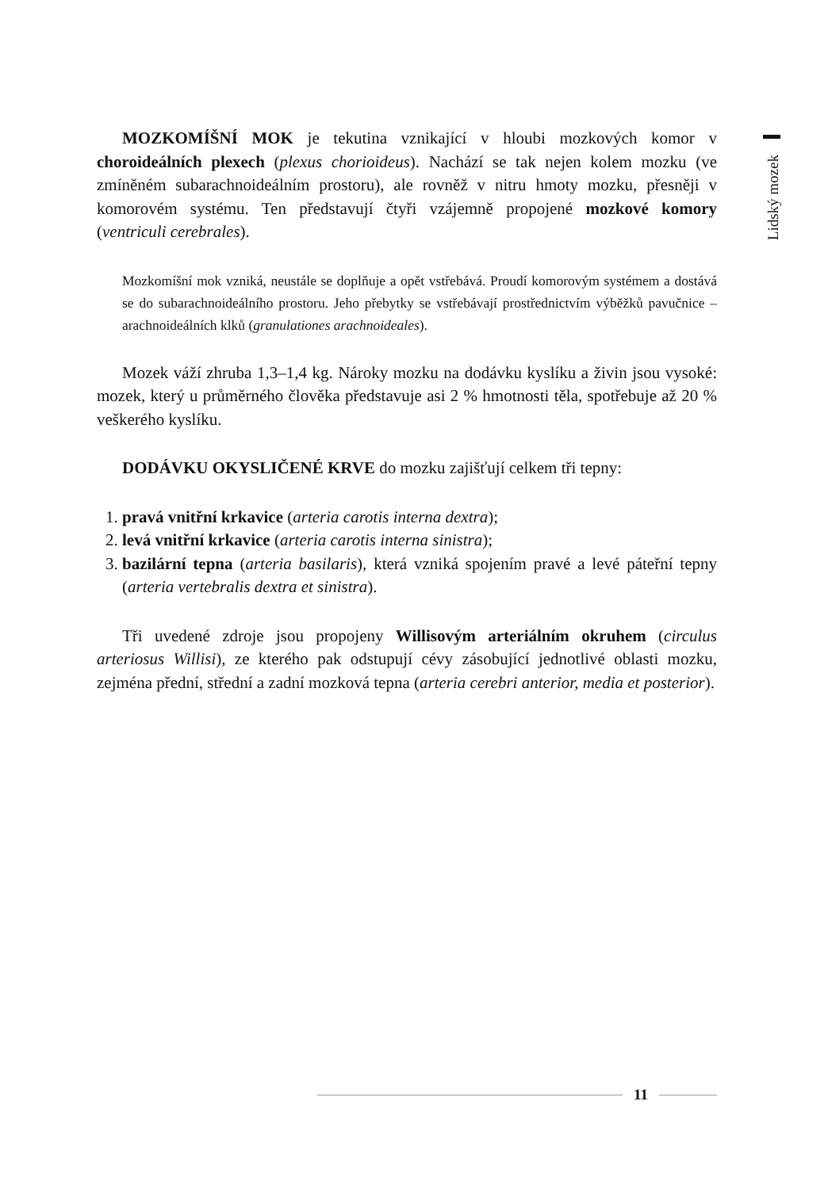Lidský mozek
MOZKOMÍŠNÍ MOK je tekutina vznikající v hloubi mozkových komor v choroideálních plexech (plexus chorioideus). Nachází se tak nejen kolem mozku (ve zmíněném subarachnoideálním prostoru), ale rovněž v nitru hmoty mozku, přesněji v komorovém systému. Ten představují čtyři vzájemně propojené mozkové komory (ventriculi cerebrales).
Mozkomíšní mok vzniká, neustále se doplňuje a opět vstřebává. Proudí komorovým systémem a dostává se do subarachnoideálního prostoru. Jeho přebytky se vstřebávají prostřednictvím výběžků pavučnice – arachnoideálních klků (granulationes arachnoideales).
Mozek váží zhruba 1,3–1,4 kg. Nároky mozku na dodávku kyslíku a živin jsou vysoké: mozek, který u průměrného člověka představuje asi 2 % hmotnosti těla, spotřebuje až 20 % veškerého kyslíku.
DODÁVKU OKYSLIČENÉ KRVE do mozku zajišťují celkem tři tepny:
1. pravá vnitřní krkavice (arteria carotis interna dextra);
2. levá vnitřní krkavice (arteria carotis interna sinistra);
3. bazilární tepna (arteria basilaris), která vzniká spojením pravé a levé páteřní tepny (arteria vertebralis dextra et sinistra).
Tři uvedené zdroje jsou propojeny Willisovým arteriálním okruhem (circulus arteriosus Willisi), ze kterého pak odstupují cévy zásobující jednotlivé oblasti mozku, zejména přední, střední a zadní mozková tepna (arteria cerebri anterior, media et posterior).
11